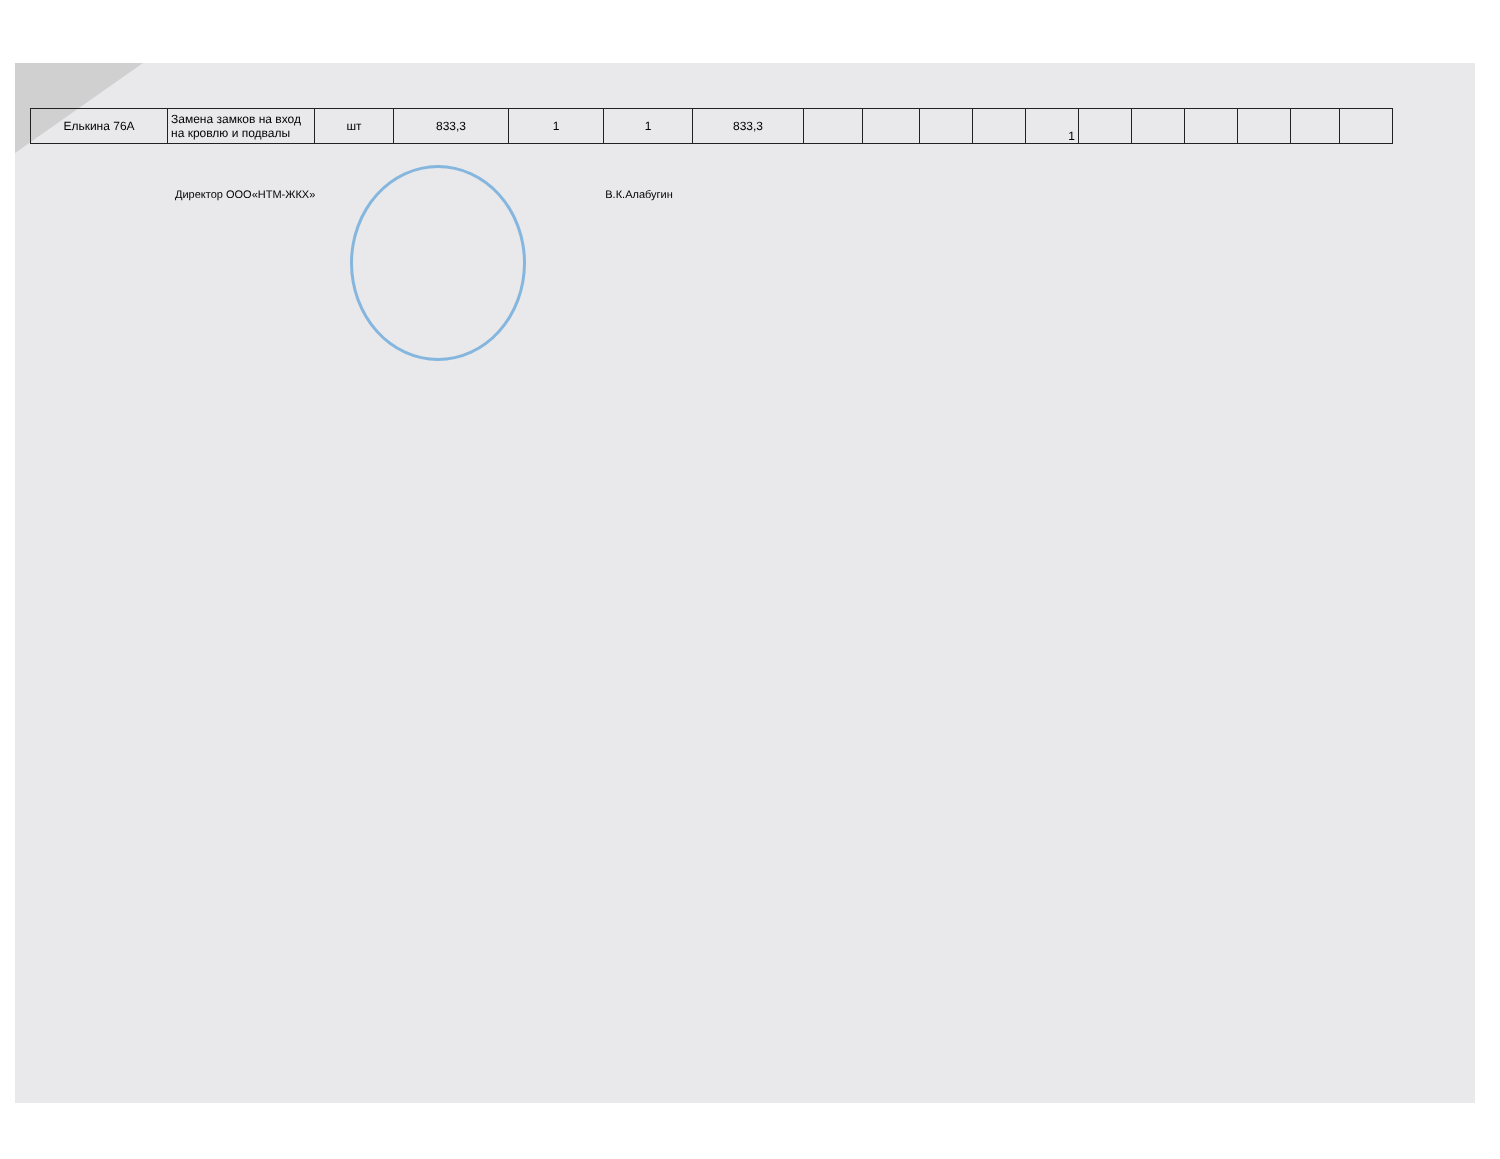| Елькина 76А | Замена замков на вход на кровлю и подвалы | шт | 833,3 | 1 | 1 | 833,3 | | | | | 1 | | | | | | |
Директор ООО«НТМ-ЖКХ» В.К.Алабугин